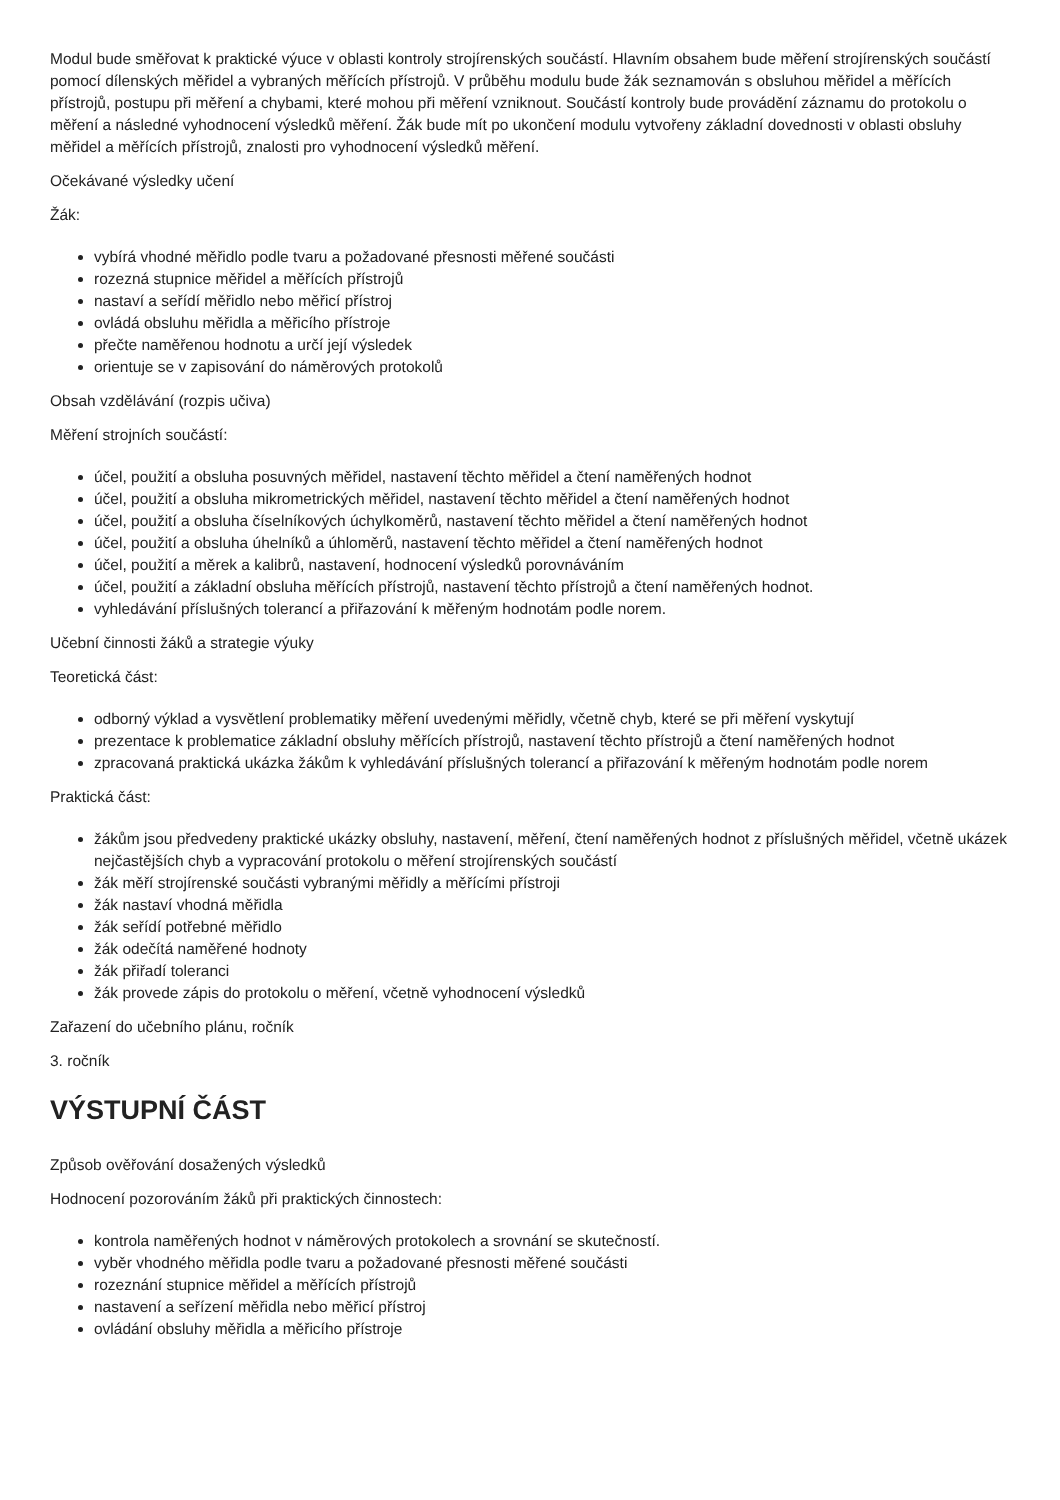Modul bude směřovat k praktické výuce v oblasti kontroly strojírenských součástí. Hlavním obsahem bude měření strojírenských součástí pomocí dílenských měřidel a vybraných měřících přístrojů. V průběhu modulu bude žák seznamován s obsluhou měřidel a měřících přístrojů, postupu při měření a chybami, které mohou při měření vzniknout. Součástí kontroly bude provádění záznamu do protokolu o měření a následné vyhodnocení výsledků měření. Žák bude mít po ukončení modulu vytvořeny základní dovednosti v oblasti obsluhy měřidel a měřících přístrojů, znalosti pro vyhodnocení výsledků měření.
Očekávané výsledky učení
Žák:
vybírá vhodné měřidlo podle tvaru a požadované přesnosti měřené součásti
rozezná stupnice měřidel a měřících přístrojů
nastaví a seřídí měřidlo nebo měřicí přístroj
ovládá obsluhu měřidla a měřicího přístroje
přečte naměřenou hodnotu a určí její výsledek
orientuje se v zapisování do náměrových protokolů
Obsah vzdělávání (rozpis učiva)
Měření strojních součástí:
účel, použití a obsluha posuvných měřidel, nastavení těchto měřidel a čtení naměřených hodnot
účel, použití a obsluha mikrometrických měřidel, nastavení těchto měřidel a čtení naměřených hodnot
účel, použití a obsluha číselníkových úchylkoměrů, nastavení těchto měřidel a čtení naměřených hodnot
účel, použití a obsluha úhelníků a úhloměrů, nastavení těchto měřidel a čtení naměřených hodnot
účel, použití a měrek a kalibrů, nastavení, hodnocení výsledků porovnáváním
účel, použití a základní obsluha měřících přístrojů, nastavení těchto přístrojů a čtení naměřených hodnot.
vyhledávání příslušných tolerancí a přiřazování k měřeným hodnotám podle norem.
Učební činnosti žáků a strategie výuky
Teoretická část:
odborný výklad a vysvětlení problematiky měření uvedenými měřidly, včetně chyb, které se při měření vyskytují
prezentace k problematice základní obsluhy měřících přístrojů, nastavení těchto přístrojů a čtení naměřených hodnot
zpracovaná praktická ukázka žákům k vyhledávání příslušných tolerancí a přiřazování k měřeným hodnotám podle norem
Praktická část:
žákům jsou předvedeny praktické ukázky obsluhy, nastavení, měření, čtení naměřených hodnot z příslušných měřidel, včetně ukázek nejčastějších chyb a vypracování protokolu o měření strojírenských součástí
žák měří strojírenské součásti vybranými měřidly a měřícími přístroji
žák nastaví vhodná měřidla
žák seřídí potřebné měřidlo
žák odečítá naměřené hodnoty
žák přiřadí toleranci
žák provede zápis do protokolu o měření, včetně vyhodnocení výsledků
Zařazení do učebního plánu, ročník
3. ročník
VÝSTUPNÍ ČÁST
Způsob ověřování dosažených výsledků
Hodnocení pozorováním žáků při praktických činnostech:
kontrola naměřených hodnot v náměrových protokolech a srovnání se skutečností.
vyběr vhodného měřidla podle tvaru a požadované přesnosti měřené součásti
rozeznání stupnice měřidel a měřících přístrojů
nastavení a seřízení měřidla nebo měřicí přístroj
ovládání obsluhy měřidla a měřicího přístroje